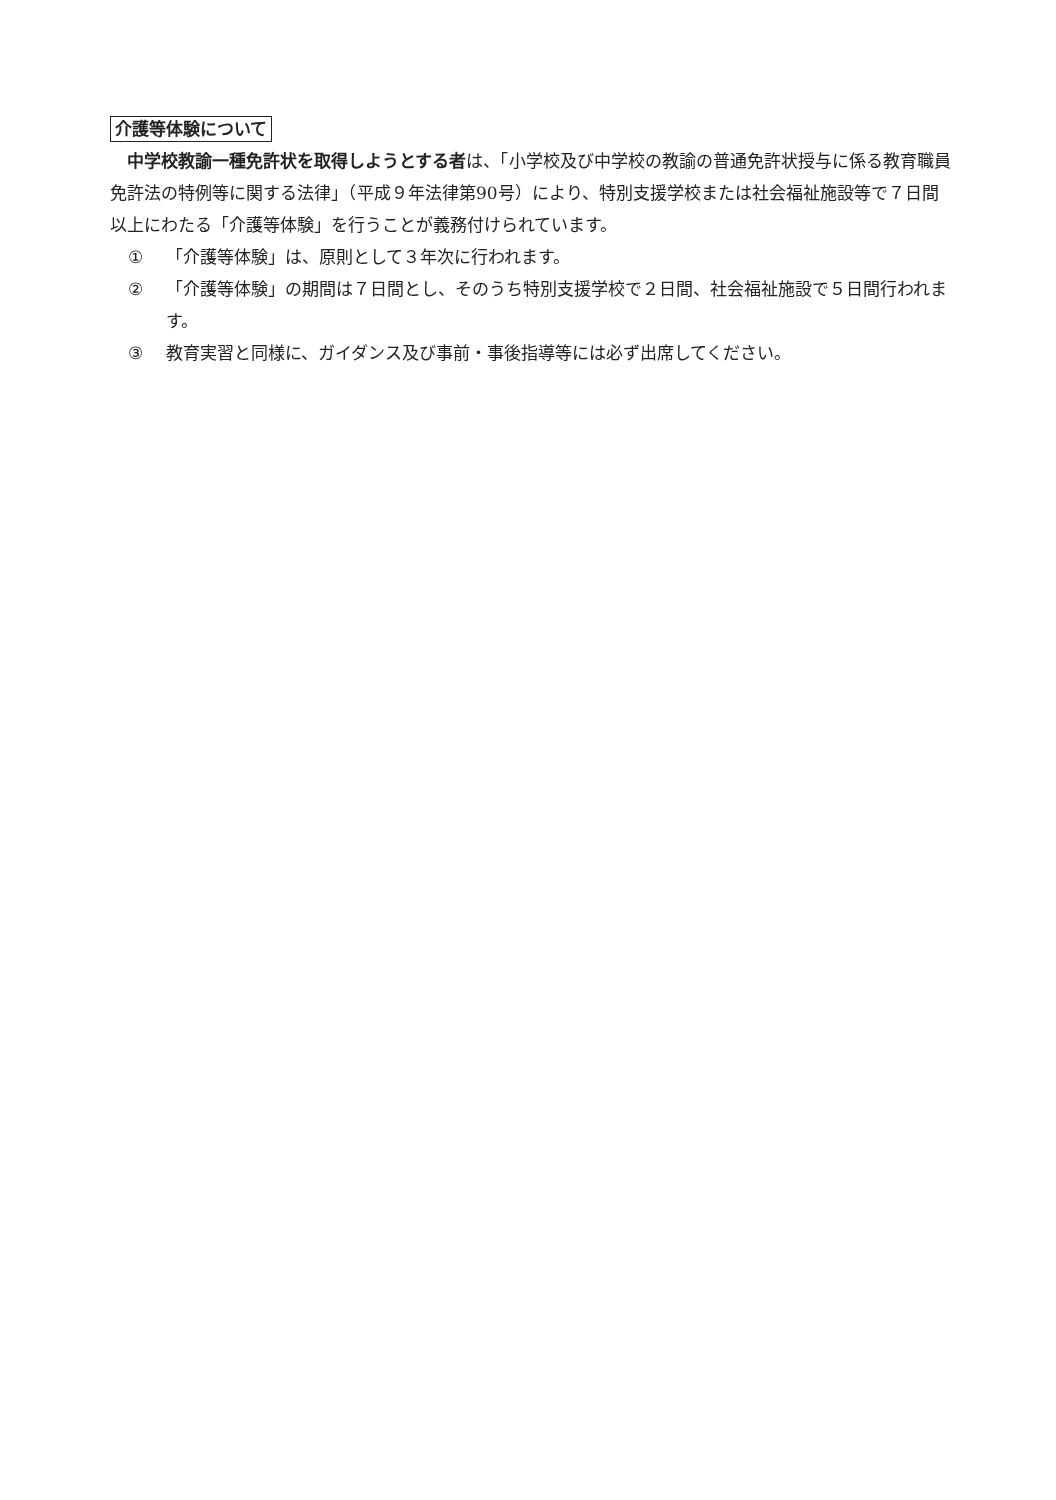介護等体験について
中学校教諭一種免許状を取得しようとする者は、「小学校及び中学校の教諭の普通免許状授与に係る教育職員免許法の特例等に関する法律」（平成９年法律第90号）により、特別支援学校または社会福祉施設等で７日間以上にわたる「介護等体験」を行うことが義務付けられています。
① 「介護等体験」は、原則として３年次に行われます。
② 「介護等体験」の期間は７日間とし、そのうち特別支援学校で２日間、社会福祉施設で５日間行われます。
③ 教育実習と同様に、ガイダンス及び事前・事後指導等には必ず出席してください。